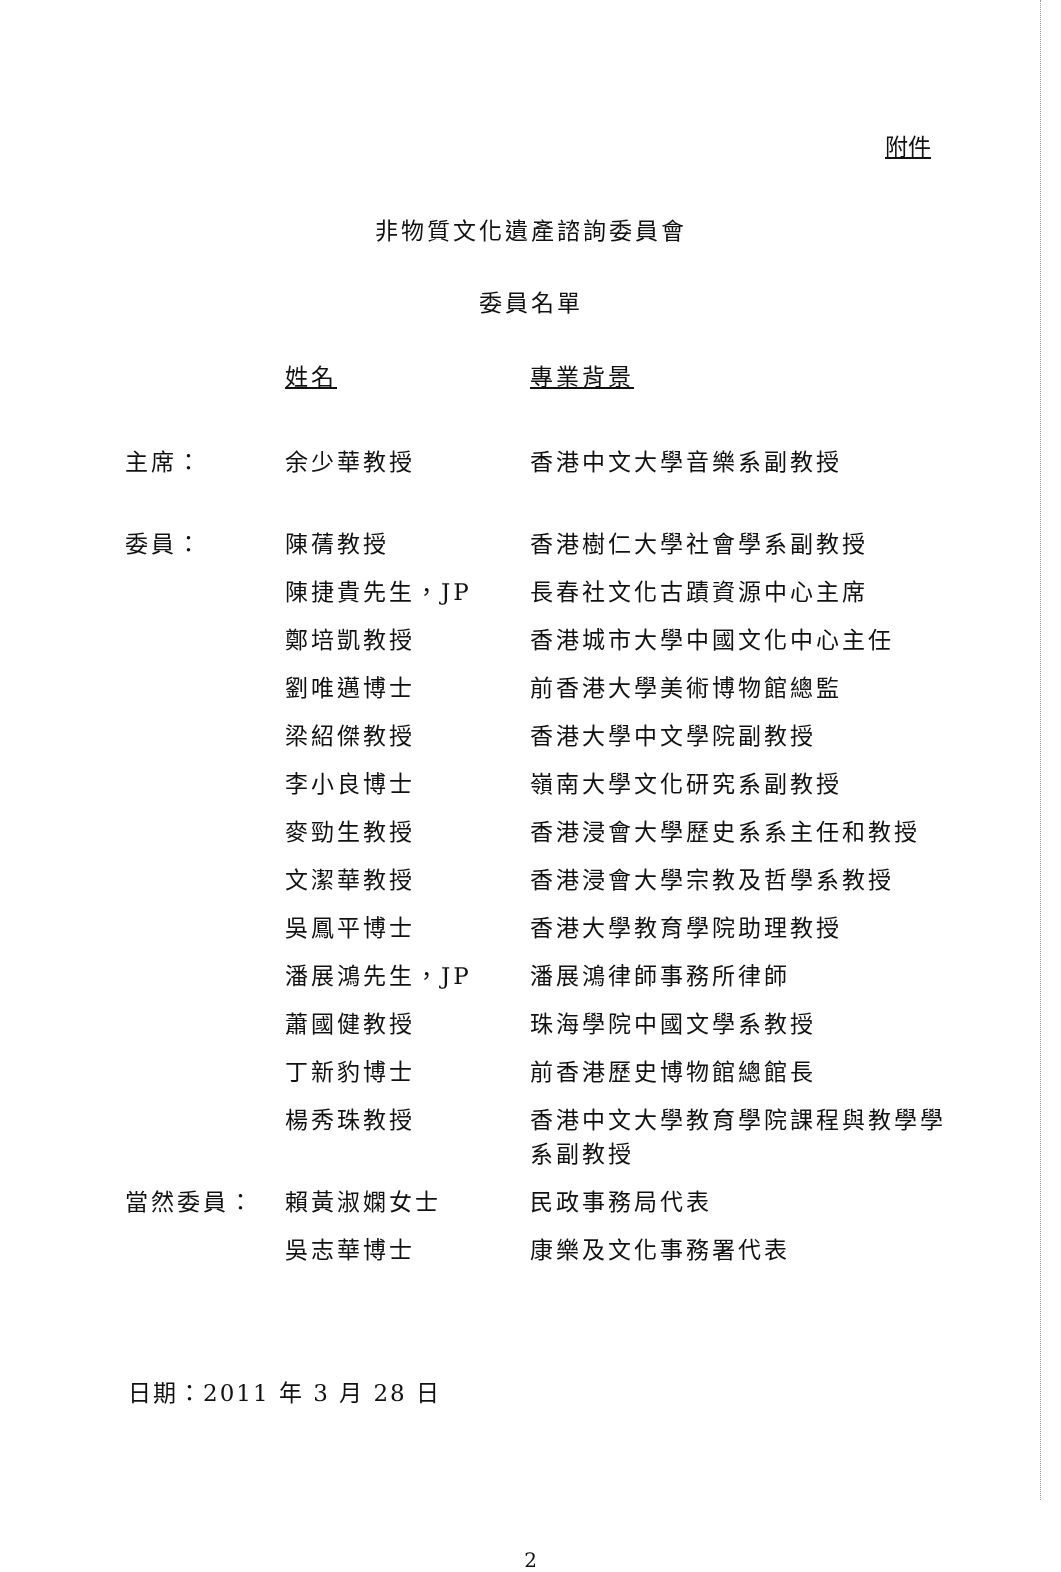附件
非物質文化遺產諮詢委員會
委員名單
| | 姓名 | 專業背景 |
| --- | --- | --- |
| 主席： | 余少華教授 | 香港中文大學音樂系副教授 |
| 委員： | 陳蒨教授 | 香港樹仁大學社會學系副教授 |
| | 陳捷貴先生，JP | 長春社文化古蹟資源中心主席 |
| | 鄭培凱教授 | 香港城市大學中國文化中心主任 |
| | 劉唯邁博士 | 前香港大學美術博物館總監 |
| | 梁紹傑教授 | 香港大學中文學院副教授 |
| | 李小良博士 | 嶺南大學文化研究系副教授 |
| | 麥勁生教授 | 香港浸會大學歷史系系主任和教授 |
| | 文潔華教授 | 香港浸會大學宗教及哲學系教授 |
| | 吳鳳平博士 | 香港大學教育學院助理教授 |
| | 潘展鴻先生，JP | 潘展鴻律師事務所律師 |
| | 蕭國健教授 | 珠海學院中國文學系教授 |
| | 丁新豹博士 | 前香港歷史博物館總館長 |
| | 楊秀珠教授 | 香港中文大學教育學院課程與教學學系副教授 |
| 當然委員： | 賴黃淑嫻女士 | 民政事務局代表 |
| | 吳志華博士 | 康樂及文化事務署代表 |
日期：2011 年 3 月 28 日
2